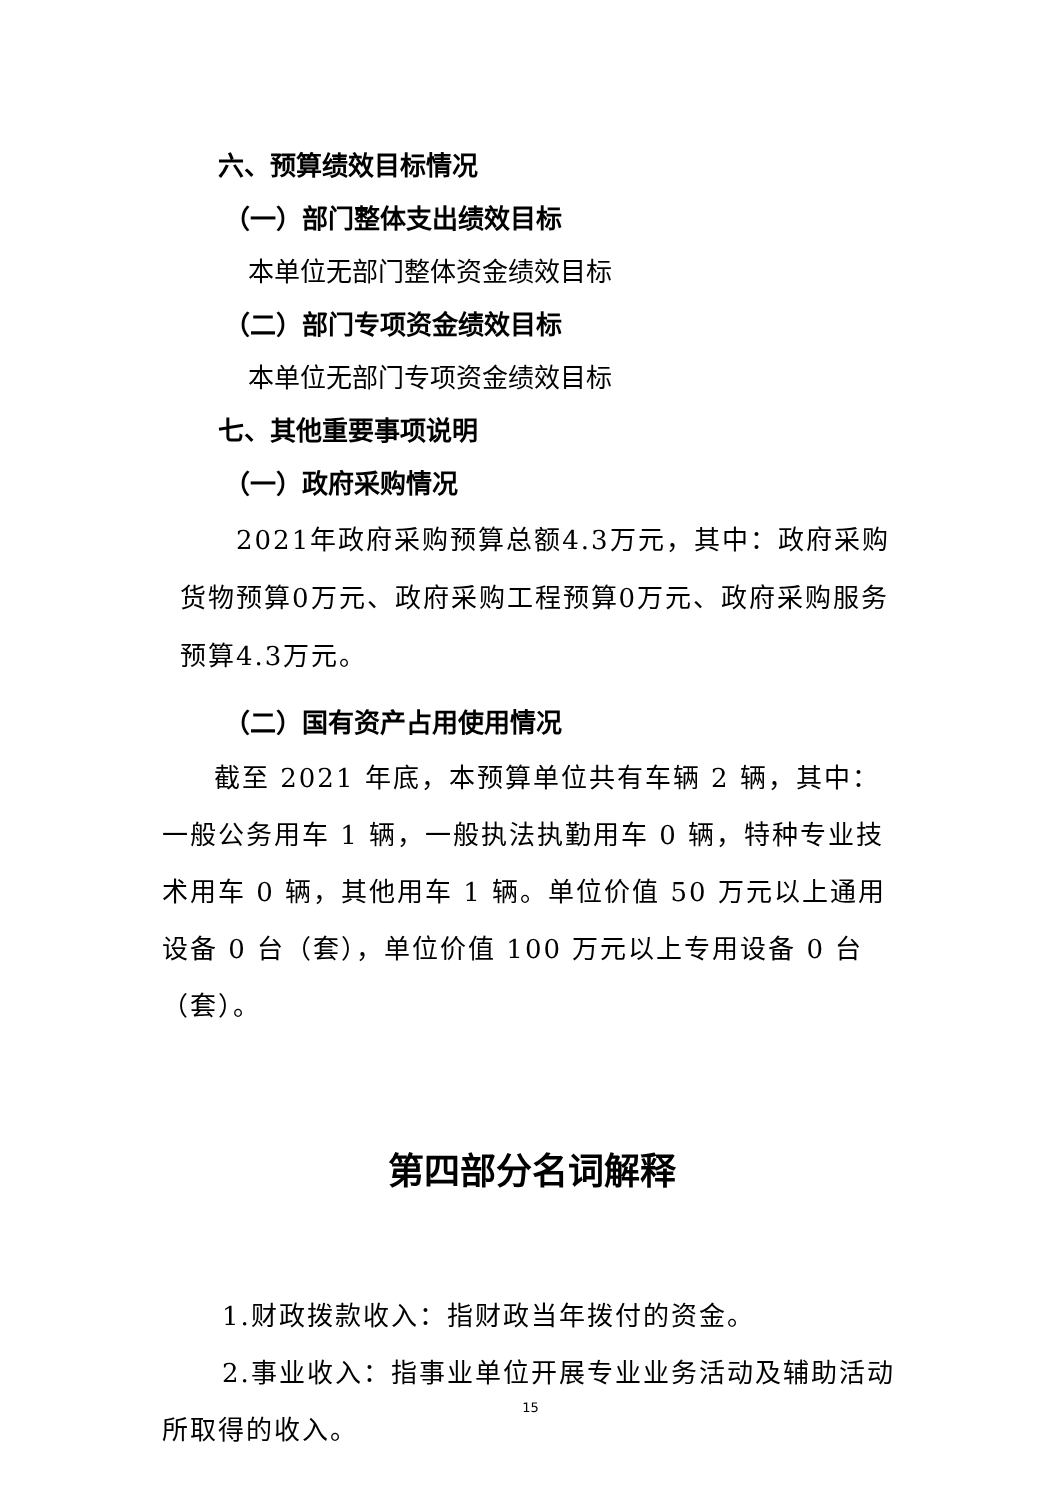六、预算绩效目标情况
（一）部门整体支出绩效目标
本单位无部门整体资金绩效目标
（二）部门专项资金绩效目标
本单位无部门专项资金绩效目标
七、其他重要事项说明
（一）政府采购情况
2021年政府采购预算总额4.3万元，其中：政府采购货物预算0万元、政府采购工程预算0万元、政府采购服务预算4.3万元。
（二）国有资产占用使用情况
截至 2021 年底，本预算单位共有车辆 2 辆，其中：一般公务用车 1 辆，一般执法执勤用车 0 辆，特种专业技术用车 0 辆，其他用车 1 辆。单位价值 50 万元以上通用设备 0 台（套），单位价值 100 万元以上专用设备 0 台（套）。
第四部分名词解释
1.财政拨款收入：指财政当年拨付的资金。
2.事业收入：指事业单位开展专业业务活动及辅助活动所取得的收入。
15